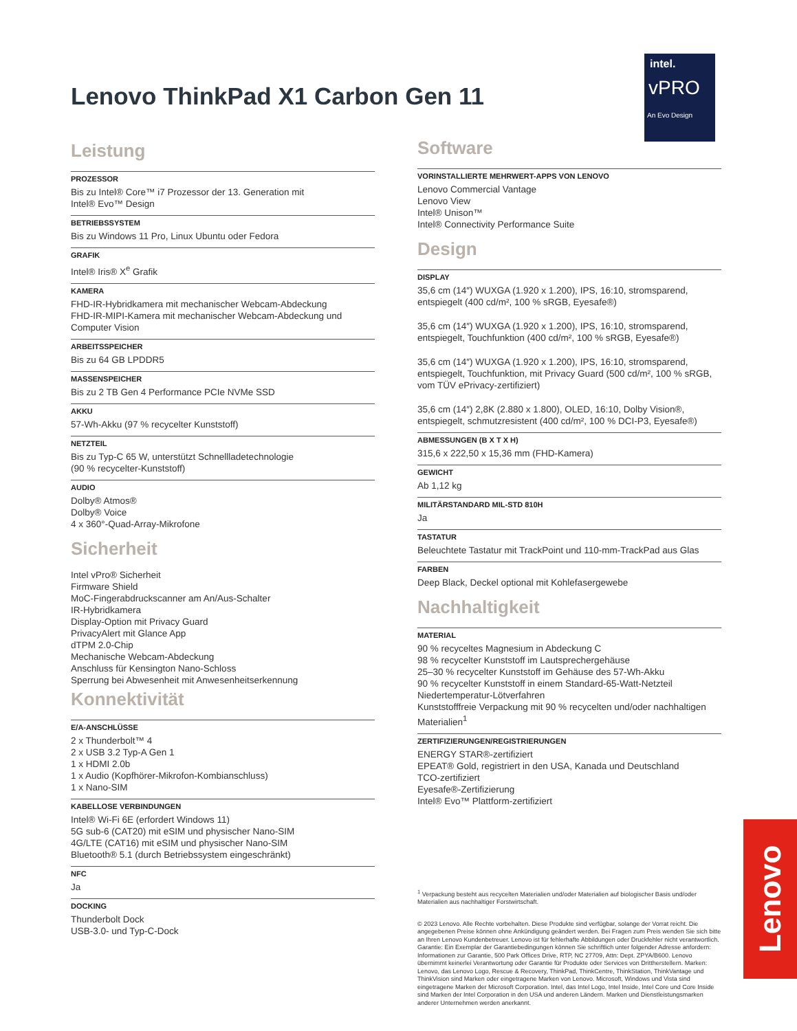Lenovo ThinkPad X1 Carbon Gen 11
intel.
vPRO
An Evo Design
Leistung
PROZESSOR
Bis zu Intel® Core™ i7 Prozessor der 13. Generation mit
Intel® Evo™ Design
BETRIEBSSYSTEM
Bis zu Windows 11 Pro, Linux Ubuntu oder Fedora
GRAFIK
Intel® Iris® X<sup>e</sup> Grafik
KAMERA
FHD-IR-Hybridkamera mit mechanischer Webcam-Abdeckung
FHD-IR-MIPI-Kamera mit mechanischer Webcam-Abdeckung und Computer Vision
ARBEITSSPEICHER
Bis zu 64 GB LPDDR5
MASSENSPEICHER
Bis zu 2 TB Gen 4 Performance PCIe NVMe SSD
AKKU
57-Wh-Akku (97 % recycelter Kunststoff)
NETZTEIL
Bis zu Typ-C 65 W, unterstützt Schnellladetechnologie
(90 % recycelter-Kunststoff)
AUDIO
Dolby® Atmos®
Dolby® Voice
4 x 360°-Quad-Array-Mikrofone
Sicherheit
Intel vPro® Sicherheit
Firmware Shield
MoC-Fingerabdruckscanner am An/Aus-Schalter
IR-Hybridkamera
Display-Option mit Privacy Guard
PrivacyAlert mit Glance App
dTPM 2.0-Chip
Mechanische Webcam-Abdeckung
Anschluss für Kensington Nano-Schloss
Sperrung bei Abwesenheit mit Anwesenheitserkennung
Konnektivität
E/A-ANSCHLÜSSE
2 x Thunderbolt™ 4
2 x USB 3.2 Typ-A Gen 1
1 x HDMI 2.0b
1 x Audio (Kopfhörer-Mikrofon-Kombianschluss)
1 x Nano-SIM
KABELLOSE VERBINDUNGEN
Intel® Wi-Fi 6E (erfordert Windows 11)
5G sub-6 (CAT20) mit eSIM und physischer Nano-SIM
4G/LTE (CAT16) mit eSIM und physischer Nano-SIM
Bluetooth® 5.1 (durch Betriebssystem eingeschränkt)
NFC
Ja
DOCKING
Thunderbolt Dock
USB-3.0- und Typ-C-Dock
Software
VORINSTALLIERTE MEHRWERT-APPS VON LENOVO
Lenovo Commercial Vantage
Lenovo View
Intel® Unison™
Intel® Connectivity Performance Suite
Design
DISPLAY
35,6 cm (14″) WUXGA (1.920 x 1.200), IPS, 16:10, stromsparend, entspiegelt (400 cd/m², 100 % sRGB, Eyesafe®)
35,6 cm (14″) WUXGA (1.920 x 1.200), IPS, 16:10, stromsparend, entspiegelt, Touchfunktion (400 cd/m², 100 % sRGB, Eyesafe®)
35,6 cm (14″) WUXGA (1.920 x 1.200), IPS, 16:10, stromsparend, entspiegelt, Touchfunktion, mit Privacy Guard (500 cd/m², 100 % sRGB, vom TÜV ePrivacy-zertifiziert)
35,6 cm (14″) 2,8K (2.880 x 1.800), OLED, 16:10, Dolby Vision®, entspiegelt, schmutzresistent (400 cd/m², 100 % DCI-P3, Eyesafe®)
ABMESSUNGEN (B X T X H)
315,6 x 222,50 x 15,36 mm (FHD-Kamera)
GEWICHT
Ab 1,12 kg
MILITÄRSTANDARD MIL-STD 810H
Ja
TASTATUR
Beleuchtete Tastatur mit TrackPoint und 110-mm-TrackPad aus Glas
FARBEN
Deep Black, Deckel optional mit Kohlefasergewebe
Nachhaltigkeit
MATERIAL
90 % recyceltes Magnesium in Abdeckung C
98 % recycelter Kunststoff im Lautsprechergehäuse
25–30 % recycelter Kunststoff im Gehäuse des 57-Wh-Akku
90 % recycelter Kunststoff in einem Standard-65-Watt-Netzteil
Niedertemperatur-Lötverfahren
Kunststofffreie Verpackung mit 90 % recycelten und/oder nachhaltigen Materialien<sup>1</sup>
ZERTIFIZIERUNGEN/REGISTRIERUNGEN
ENERGY STAR®-zertifiziert
EPEAT® Gold, registriert in den USA, Kanada und Deutschland
TCO-zertifiziert
Eyesafe®-Zertifizierung
Intel® Evo™ Plattform-zertifiziert
<sup>1</sup> Verpackung besteht aus recycelten Materialien und/oder Materialien auf biologischer Basis und/oder Materialien aus nachhaltiger Forstwirtschaft.
© 2023 Lenovo. Alle Rechte vorbehalten. Diese Produkte sind verfügbar, solange der Vorrat reicht. Die angegebenen Preise können ohne Ankündigung geändert werden. Bei Fragen zum Preis wenden Sie sich bitte an Ihren Lenovo Kundenbetreuer. Lenovo ist für fehlerhafte Abbildungen oder Druckfehler nicht verantwortlich. Garantie: Ein Exemplar der Garantiebedingungen können Sie schriftlich unter folgender Adresse anfordern: Informationen zur Garantie, 500 Park Offices Drive, RTP, NC 27709, Attn: Dept. ZPYA/B600. Lenovo übernimmt keinerlei Verantwortung oder Garantie für Produkte oder Services von Drittherstellern. Marken: Lenovo, das Lenovo Logo, Rescue & Recovery, ThinkPad, ThinkCentre, ThinkStation, ThinkVantage und ThinkVision sind Marken oder eingetragene Marken von Lenovo. Microsoft, Windows und Vista sind eingetragene Marken der Microsoft Corporation. Intel, das Intel Logo, Intel Inside, Intel Core und Core Inside sind Marken der Intel Corporation in den USA und anderen Ländern. Marken und Dienstleistungsmarken anderer Unternehmen werden anerkannt.
Lenovo